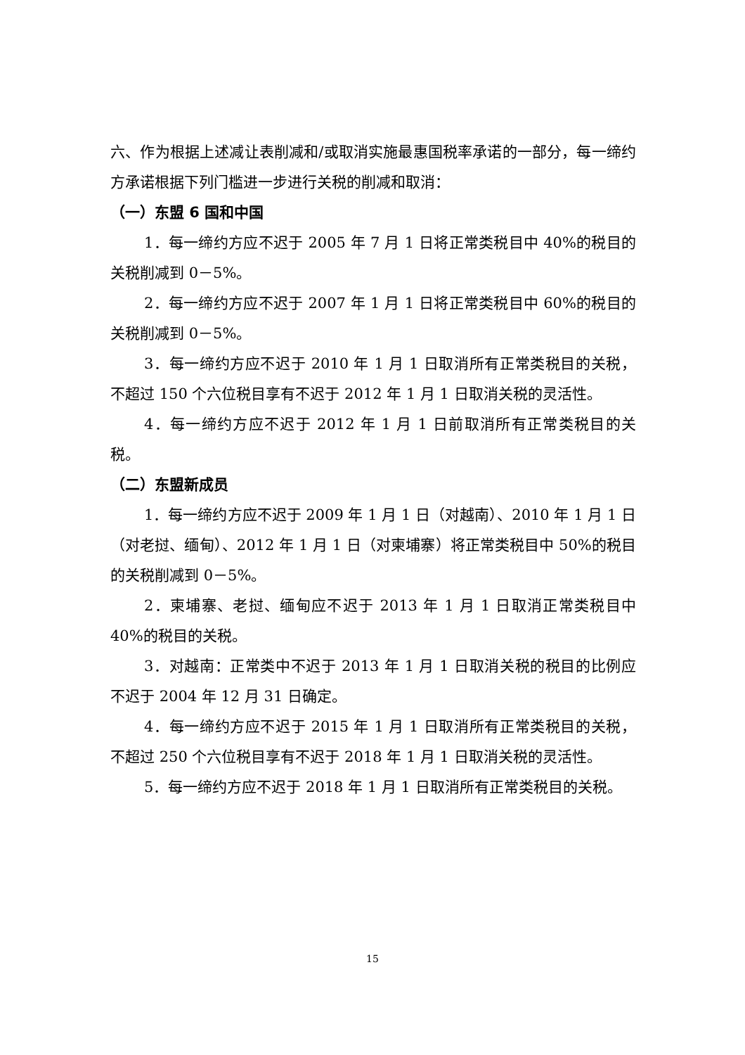六、作为根据上述减让表削减和/或取消实施最惠国税率承诺的一部分，每一缔约方承诺根据下列门槛进一步进行关税的削减和取消：
（一）东盟 6 国和中国
1．每一缔约方应不迟于 2005 年 7 月 1 日将正常类税目中 40%的税目的关税削减到 0－5%。
2．每一缔约方应不迟于 2007 年 1 月 1 日将正常类税目中 60%的税目的关税削减到 0－5%。
3．每一缔约方应不迟于 2010 年 1 月 1 日取消所有正常类税目的关税，不超过 150 个六位税目享有不迟于 2012 年 1 月 1 日取消关税的灵活性。
4．每一缔约方应不迟于 2012 年 1 月 1 日前取消所有正常类税目的关税。
（二）东盟新成员
1．每一缔约方应不迟于 2009 年 1 月 1 日（对越南）、2010 年 1 月 1 日（对老挝、缅甸）、2012 年 1 月 1 日（对柬埔寨）将正常类税目中 50%的税目的关税削减到 0－5%。
2．柬埔寨、老挝、缅甸应不迟于 2013 年 1 月 1 日取消正常类税目中 40%的税目的关税。
3．对越南：正常类中不迟于 2013 年 1 月 1 日取消关税的税目的比例应不迟于 2004 年 12 月 31 日确定。
4．每一缔约方应不迟于 2015 年 1 月 1 日取消所有正常类税目的关税，不超过 250 个六位税目享有不迟于 2018 年 1 月 1 日取消关税的灵活性。
5．每一缔约方应不迟于 2018 年 1 月 1 日取消所有正常类税目的关税。
15